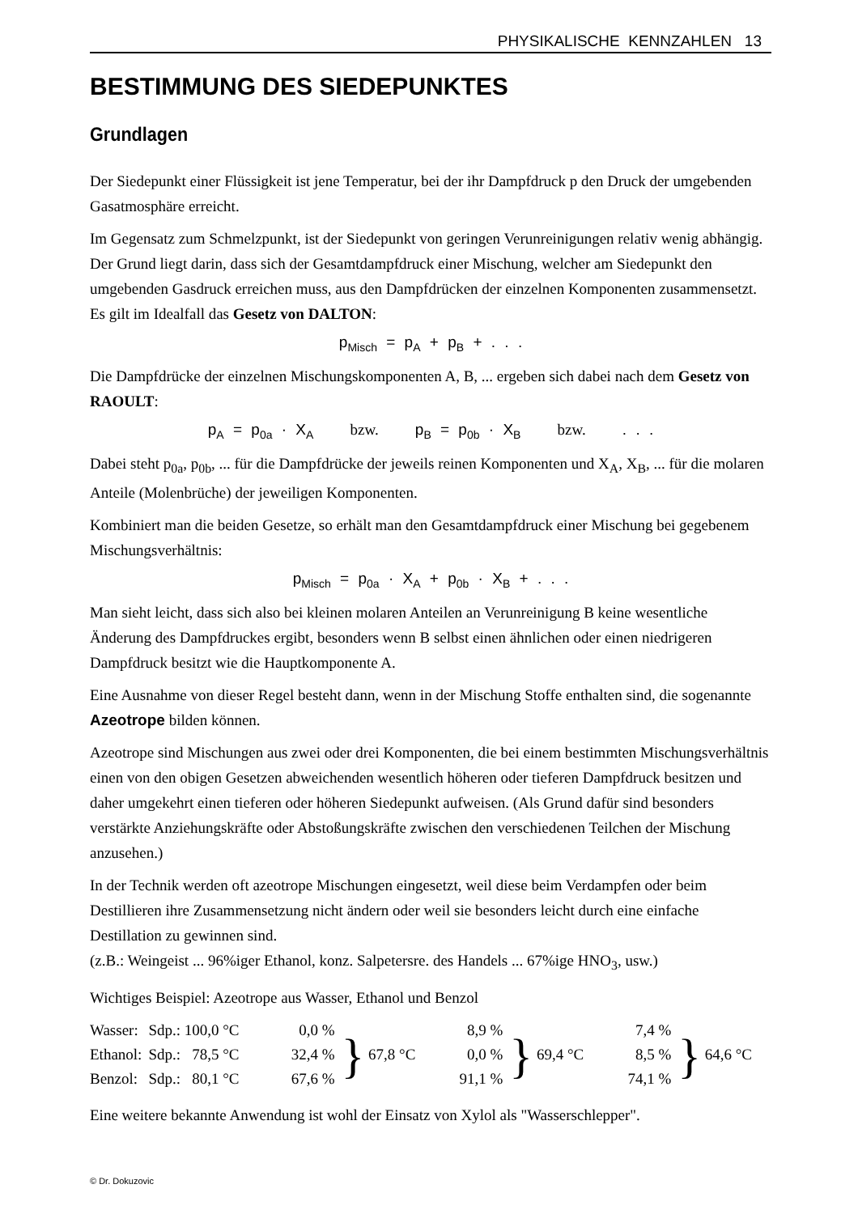PHYSIKALISCHE KENNZAHLEN 13
BESTIMMUNG DES SIEDEPUNKTES
Grundlagen
Der Siedepunkt einer Flüssigkeit ist jene Temperatur, bei der ihr Dampfdruck p den Druck der umgebenden Gasatmosphäre erreicht.
Im Gegensatz zum Schmelzpunkt, ist der Siedepunkt von geringen Verunreinigungen relativ wenig abhängig. Der Grund liegt darin, dass sich der Gesamtdampfdruck einer Mischung, welcher am Siedepunkt den umgebenden Gasdruck erreichen muss, aus den Dampfdrücken der einzelnen Komponenten zusammensetzt. Es gilt im Idealfall das Gesetz von DALTON:
p<sub>Misch</sub> = p<sub>A</sub> + p<sub>B</sub> + . . .
Die Dampfdrücke der einzelnen Mischungskomponenten A, B, ... ergeben sich dabei nach dem Gesetz von RAOULT:
p<sub>A</sub> = p<sub>0a</sub> · X<sub>A</sub> bzw. p<sub>B</sub> = p<sub>0b</sub> · X<sub>B</sub> bzw. . . .
Dabei steht p<sub>0a</sub>, p<sub>0b</sub>, ... für die Dampfdrücke der jeweils reinen Komponenten und X<sub>A</sub>, X<sub>B</sub>, ... für die molaren Anteile (Molenbrüche) der jeweiligen Komponenten.
Kombiniert man die beiden Gesetze, so erhält man den Gesamtdampfdruck einer Mischung bei gegebenem Mischungsverhältnis:
p<sub>Misch</sub> = p<sub>0a</sub> · X<sub>A</sub> + p<sub>0b</sub> · X<sub>B</sub> + . . .
Man sieht leicht, dass sich also bei kleinen molaren Anteilen an Verunreinigung B keine wesentliche Änderung des Dampfdruckes ergibt, besonders wenn B selbst einen ähnlichen oder einen niedrigeren Dampfdruck besitzt wie die Hauptkomponente A.
Eine Ausnahme von dieser Regel besteht dann, wenn in der Mischung Stoffe enthalten sind, die sogenannte Azeotrope bilden können.
Azeotrope sind Mischungen aus zwei oder drei Komponenten, die bei einem bestimmten Mischungsverhältnis einen von den obigen Gesetzen abweichenden wesentlich höheren oder tieferen Dampfdruck besitzen und daher umgekehrt einen tieferen oder höheren Siedepunkt aufweisen. (Als Grund dafür sind besonders verstärkte Anziehungskräfte oder Abstoßungskräfte zwischen den verschiedenen Teilchen der Mischung anzusehen.)
In der Technik werden oft azeotrope Mischungen eingesetzt, weil diese beim Verdampfen oder beim Destillieren ihre Zusammensetzung nicht ändern oder weil sie besonders leicht durch eine einfache Destillation zu gewinnen sind.
(z.B.: Weingeist ... 96%iger Ethanol, konz. Salpetersre. des Handels ... 67%ige HNO<sub>3</sub>, usw.)
Wichtiges Beispiel: Azeotrope aus Wasser, Ethanol und Benzol
| Wasser: | Sdp.: 100,0 °C | 0,0 % | } 67,8 °C | 8,9 % | } 69,4 °C | 7,4 % | } 64,6 °C |
| Ethanol: | Sdp.: 78,5 °C | 32,4 % | | 0,0 % | | 8,5 % | |
| Benzol: | Sdp.: 80,1 °C | 67,6 % | | 91,1 % | | 74,1 % | |
Eine weitere bekannte Anwendung ist wohl der Einsatz von Xylol als "Wasserschlepper".
© Dr. Dokuzovic